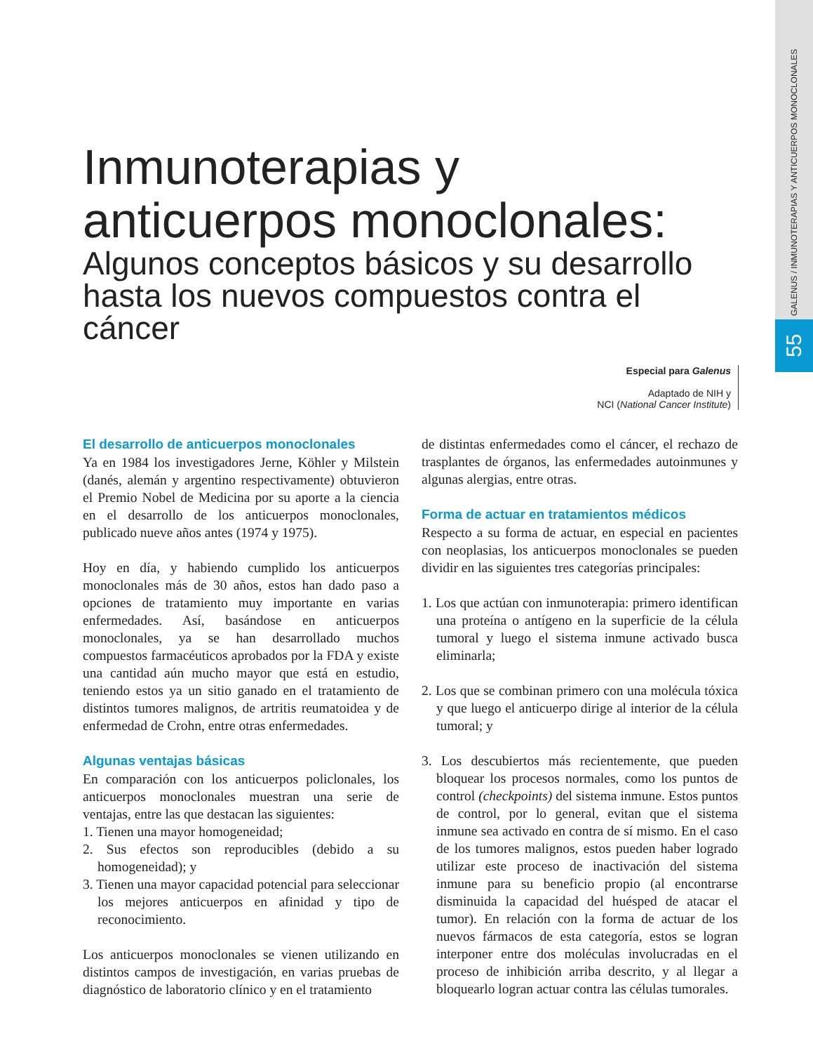GALENUS / INMUNOTERAPIAS Y ANTICUERPOS MONOCLONALES
55
Inmunoterapias y
anticuerpos monoclonales:
Algunos conceptos básicos y su desarrollo
hasta los nuevos compuestos contra el cáncer
Especial para Galenus
Adaptado de NIH y
NCI (National Cancer Institute)
El desarrollo de anticuerpos monoclonales
Ya en 1984 los investigadores Jerne, Köhler y Milstein (danés, alemán y argentino respectivamente) obtuvieron el Premio Nobel de Medicina por su aporte a la ciencia en el desarrollo de los anticuerpos monoclonales, publicado nueve años antes (1974 y 1975).
Hoy en día, y habiendo cumplido los anticuerpos monoclonales más de 30 años, estos han dado paso a opciones de tratamiento muy importante en varias enfermedades. Así, basándose en anticuerpos monoclonales, ya se han desarrollado muchos compuestos farmacéuticos aprobados por la FDA y existe una cantidad aún mucho mayor que está en estudio, teniendo estos ya un sitio ganado en el tratamiento de distintos tumores malignos, de artritis reumatoidea y de enfermedad de Crohn, entre otras enfermedades.
Algunas ventajas básicas
En comparación con los anticuerpos policlonales, los anticuerpos monoclonales muestran una serie de ventajas, entre las que destacan las siguientes:
1. Tienen una mayor homogeneidad;
2. Sus efectos son reproducibles (debido a su homogeneidad); y
3. Tienen una mayor capacidad potencial para seleccionar los mejores anticuerpos en afinidad y tipo de reconocimiento.
Los anticuerpos monoclonales se vienen utilizando en distintos campos de investigación, en varias pruebas de diagnóstico de laboratorio clínico y en el tratamiento
de distintas enfermedades como el cáncer, el rechazo de trasplantes de órganos, las enfermedades autoinmunes y algunas alergias, entre otras.
Forma de actuar en tratamientos médicos
Respecto a su forma de actuar, en especial en pacientes con neoplasias, los anticuerpos monoclonales se pueden dividir en las siguientes tres categorías principales:
1. Los que actúan con inmunoterapia: primero identifican una proteína o antígeno en la superficie de la célula tumoral y luego el sistema inmune activado busca eliminarla;
2. Los que se combinan primero con una molécula tóxica y que luego el anticuerpo dirige al interior de la célula tumoral; y
3. Los descubiertos más recientemente, que pueden bloquear los procesos normales, como los puntos de control (checkpoints) del sistema inmune. Estos puntos de control, por lo general, evitan que el sistema inmune sea activado en contra de sí mismo. En el caso de los tumores malignos, estos pueden haber logrado utilizar este proceso de inactivación del sistema inmune para su beneficio propio (al encontrarse disminuida la capacidad del huésped de atacar el tumor). En relación con la forma de actuar de los nuevos fármacos de esta categoría, estos se logran interponer entre dos moléculas involucradas en el proceso de inhibición arriba descrito, y al llegar a bloquearlo logran actuar contra las células tumorales.